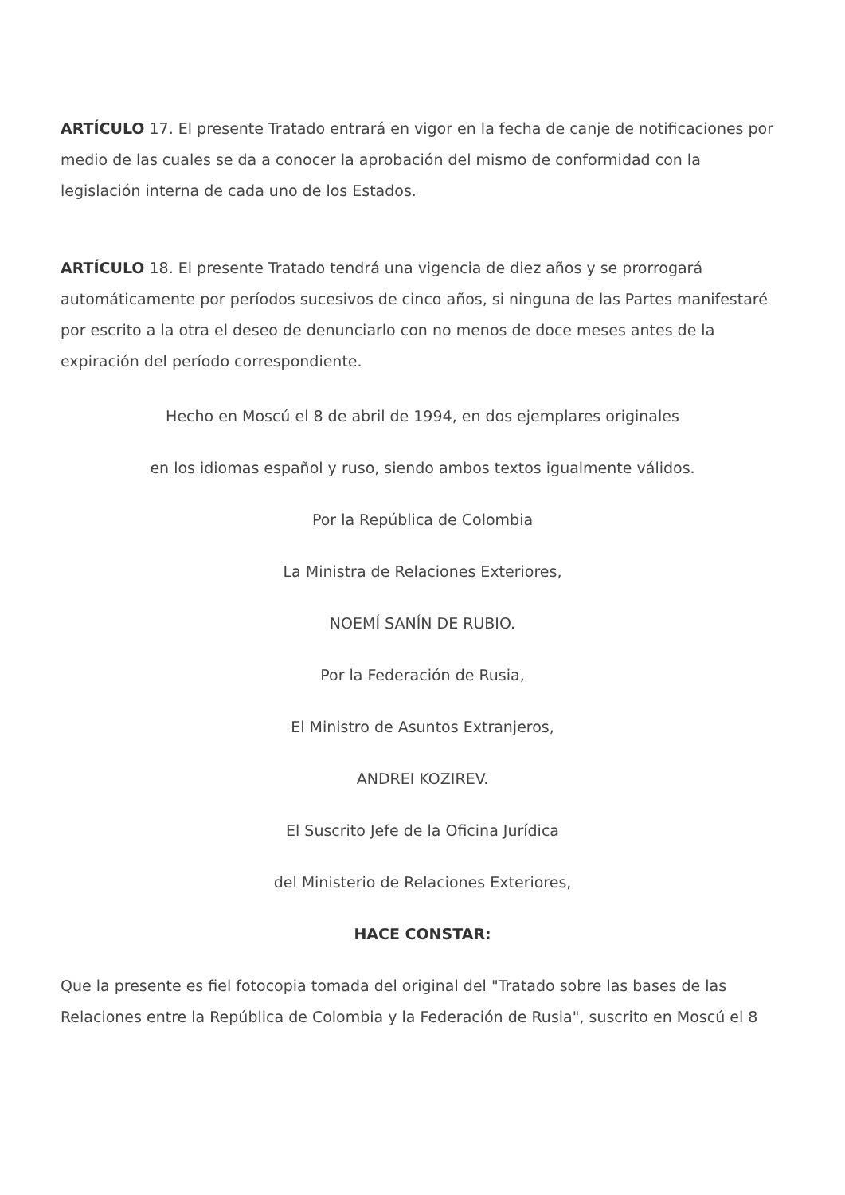ARTÍCULO 17. El presente Tratado entrará en vigor en la fecha de canje de notificaciones por medio de las cuales se da a conocer la aprobación del mismo de conformidad con la legislación interna de cada uno de los Estados.
ARTÍCULO 18. El presente Tratado tendrá una vigencia de diez años y se prorrogará automáticamente por períodos sucesivos de cinco años, si ninguna de las Partes manifestaré por escrito a la otra el deseo de denunciarlo con no menos de doce meses antes de la expiración del período correspondiente.
Hecho en Moscú el 8 de abril de 1994, en dos ejemplares originales
en los idiomas español y ruso, siendo ambos textos igualmente válidos.
Por la República de Colombia
La Ministra de Relaciones Exteriores,
NOEMÍ SANÍN DE RUBIO.
Por la Federación de Rusia,
El Ministro de Asuntos Extranjeros,
ANDREI KOZIREV.
El Suscrito Jefe de la Oficina Jurídica
del Ministerio de Relaciones Exteriores,
HACE CONSTAR:
Que la presente es fiel fotocopia tomada del original del "Tratado sobre las bases de las Relaciones entre la República de Colombia y la Federación de Rusia", suscrito en Moscú el 8